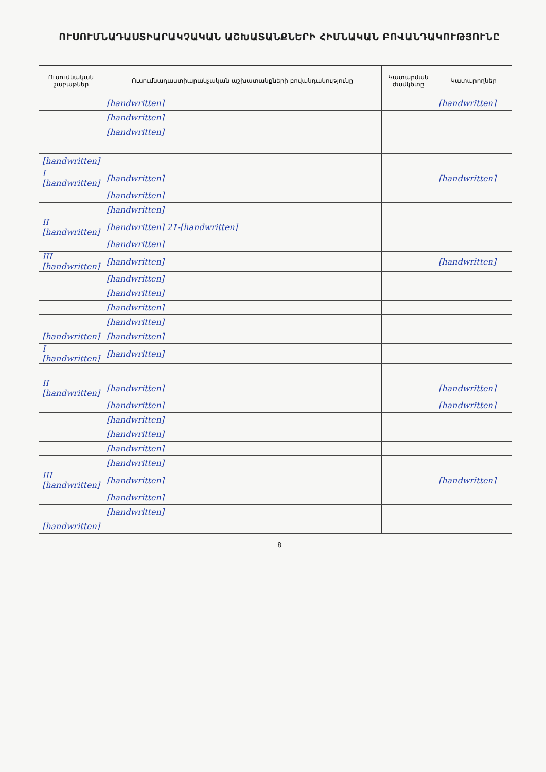ՈՒՍՈՒՄՆԱԴԱՍՏԻԱՐԱԿՉԱԿԱՆ ԱՇԽԱՏԱՆՔՆԵՐԻ ՀԻՄՆԱԿԱՆ ԲՈՎԱՆԴԱԿՈՒԹՅՈՒՆԸ
| Ուսումնական շաբաթներ | Ուսումնադաստիարակչական աշխատանքների բովանդակությունը | Կատարման ժամկետը | Կատարողներ |
| --- | --- | --- | --- |
| | [handwritten] | | [handwritten] |
| | [handwritten] | | |
| | [handwritten] | | |
| [handwritten] | | | |
| I [handwritten] | [handwritten] | | [handwritten] |
| | [handwritten] | | |
| | [handwritten] | | |
| II [handwritten] | [handwritten] 21-[handwritten] | | |
| | [handwritten] | | |
| III [handwritten] | [handwritten] | | [handwritten] |
| | [handwritten] | | |
| | [handwritten] | | |
| | [handwritten] | | |
| | [handwritten] | | |
| [handwritten] | [handwritten] | | |
| I [handwritten] | [handwritten] | | |
| II [handwritten] | [handwritten] | | [handwritten] |
| | [handwritten] | | [handwritten] |
| | [handwritten] | | |
| | [handwritten] | | |
| | [handwritten] | | |
| | [handwritten] | | |
| III [handwritten] | [handwritten] | | [handwritten] |
| | [handwritten] | | |
| | [handwritten] | | |
| [handwritten] | | | |
8